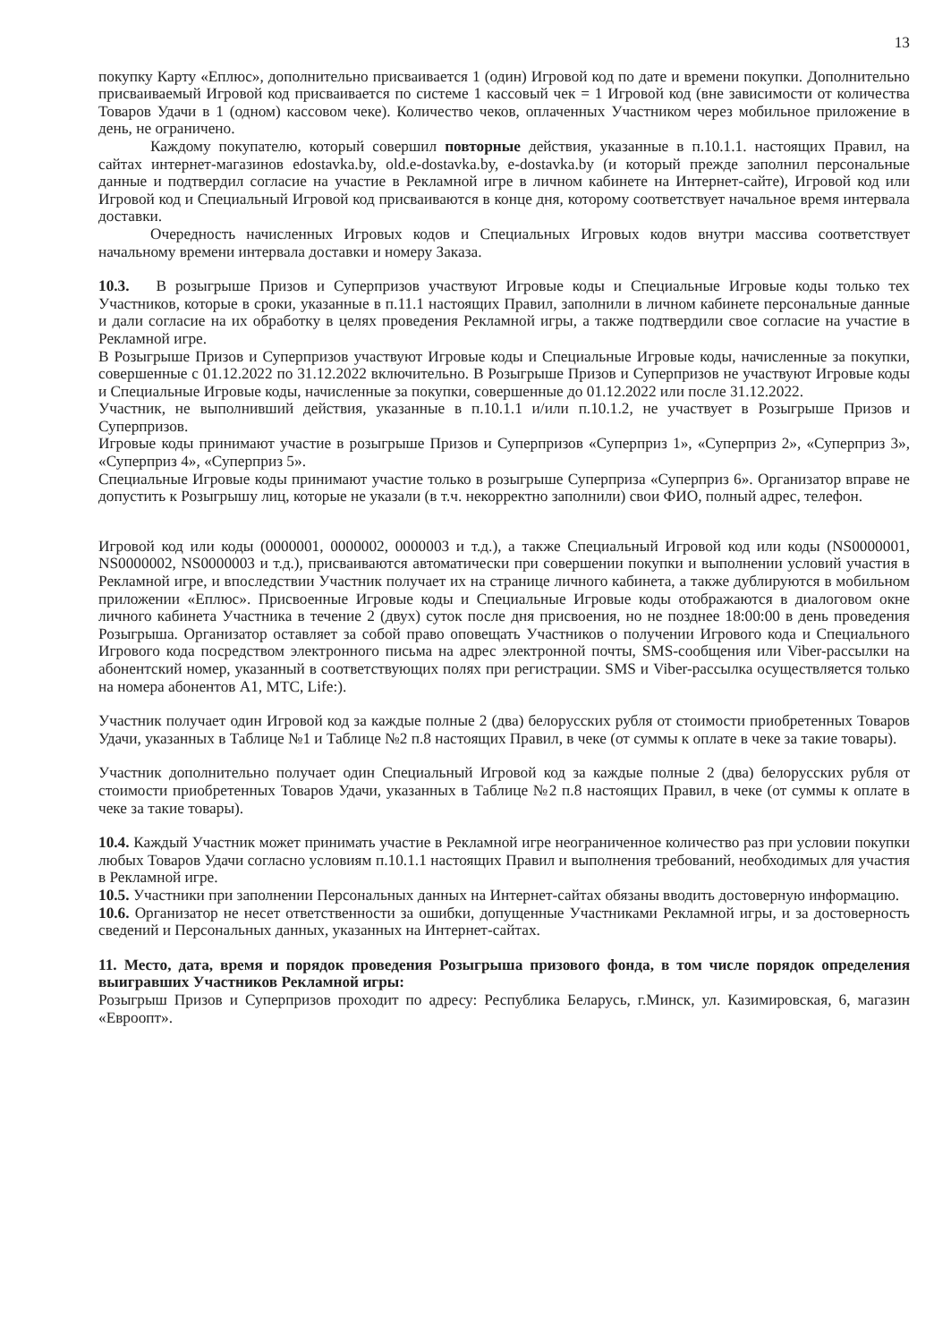13
покупку Карту «Еплюс», дополнительно присваивается 1 (один) Игровой код по дате и времени покупки. Дополнительно присваиваемый Игровой код присваивается по системе 1 кассовый чек = 1 Игровой код (вне зависимости от количества Товаров Удачи в 1 (одном) кассовом чеке). Количество чеков, оплаченных Участником через мобильное приложение в день, не ограничено.
Каждому покупателю, который совершил повторные действия, указанные в п.10.1.1. настоящих Правил, на сайтах интернет-магазинов edostavka.by, old.e-dostavka.by, e-dostavka.by (и который прежде заполнил персональные данные и подтвердил согласие на участие в Рекламной игре в личном кабинете на Интернет-сайте), Игровой код или Игровой код и Специальный Игровой код присваиваются в конце дня, которому соответствует начальное время интервала доставки.
Очередность начисленных Игровых кодов и Специальных Игровых кодов внутри массива соответствует начальному времени интервала доставки и номеру Заказа.
10.3. В розыгрыше Призов и Суперпризов участвуют Игровые коды и Специальные Игровые коды только тех Участников, которые в сроки, указанные в п.11.1 настоящих Правил, заполнили в личном кабинете персональные данные и дали согласие на их обработку в целях проведения Рекламной игры, а также подтвердили свое согласие на участие в Рекламной игре.
В Розыгрыше Призов и Суперпризов участвуют Игровые коды и Специальные Игровые коды, начисленные за покупки, совершенные с 01.12.2022 по 31.12.2022 включительно. В Розыгрыше Призов и Суперпризов не участвуют Игровые коды и Специальные Игровые коды, начисленные за покупки, совершенные до 01.12.2022 или после 31.12.2022.
Участник, не выполнивший действия, указанные в п.10.1.1 и/или п.10.1.2, не участвует в Розыгрыше Призов и Суперпризов.
Игровые коды принимают участие в розыгрыше Призов и Суперпризов «Суперприз 1», «Суперприз 2», «Суперприз 3», «Суперприз 4», «Суперприз 5».
Специальные Игровые коды принимают участие только в розыгрыше Суперприза «Суперприз 6». Организатор вправе не допустить к Розыгрышу лиц, которые не указали (в т.ч. некорректно заполнили) свои ФИО, полный адрес, телефон.
Игровой код или коды (0000001, 0000002, 0000003 и т.д.), а также Специальный Игровой код или коды (NS0000001, NS0000002, NS0000003 и т.д.), присваиваются автоматически при совершении покупки и выполнении условий участия в Рекламной игре, и впоследствии Участник получает их на странице личного кабинета, а также дублируются в мобильном приложении «Еплюс». Присвоенные Игровые коды и Специальные Игровые коды отображаются в диалоговом окне личного кабинета Участника в течение 2 (двух) суток после дня присвоения, но не позднее 18:00:00 в день проведения Розыгрыша. Организатор оставляет за собой право оповещать Участников о получении Игрового кода и Специального Игрового кода посредством электронного письма на адрес электронной почты, SMS-сообщения или Viber-рассылки на абонентский номер, указанный в соответствующих полях при регистрации. SMS и Viber-рассылка осуществляется только на номера абонентов А1, МТС, Life:).
Участник получает один Игровой код за каждые полные 2 (два) белорусских рубля от стоимости приобретенных Товаров Удачи, указанных в Таблице №1 и Таблице №2 п.8 настоящих Правил, в чеке (от суммы к оплате в чеке за такие товары).
Участник дополнительно получает один Специальный Игровой код за каждые полные 2 (два) белорусских рубля от стоимости приобретенных Товаров Удачи, указанных в Таблице №2 п.8 настоящих Правил, в чеке (от суммы к оплате в чеке за такие товары).
10.4. Каждый Участник может принимать участие в Рекламной игре неограниченное количество раз при условии покупки любых Товаров Удачи согласно условиям п.10.1.1 настоящих Правил и выполнения требований, необходимых для участия в Рекламной игре.
10.5. Участники при заполнении Персональных данных на Интернет-сайтах обязаны вводить достоверную информацию.
10.6. Организатор не несет ответственности за ошибки, допущенные Участниками Рекламной игры, и за достоверность сведений и Персональных данных, указанных на Интернет-сайтах.
11. Место, дата, время и порядок проведения Розыгрыша призового фонда, в том числе порядок определения выигравших Участников Рекламной игры:
Розыгрыш Призов и Суперпризов проходит по адресу: Республика Беларусь, г.Минск, ул. Казимировская, 6, магазин «Евроопт».